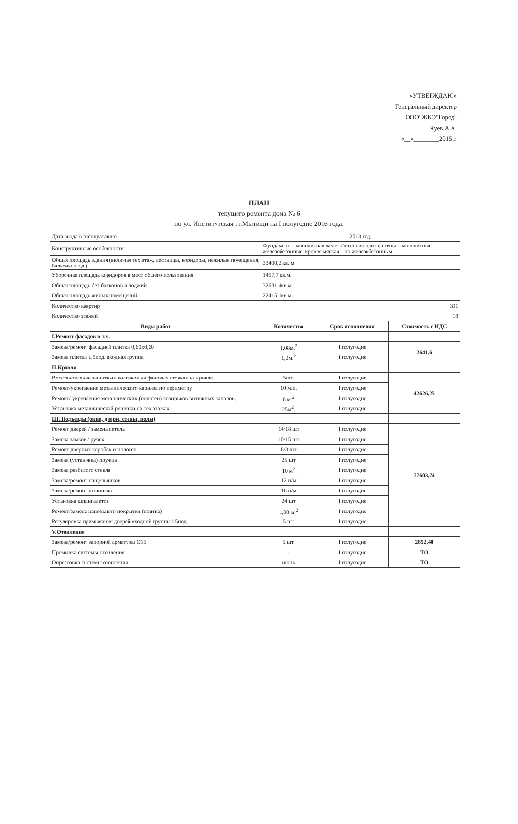«УТВЕРЖДАЮ»
Генеральный директор
ООО"ЖКО"Город"
_______ Чуев А.А.
«__»________2015 г.
ПЛАН
текущего ремонта дома № 6
по ул. Институтская , г.Мытищи на I полугодие 2016 года.
| Дата ввода в эксплуатацию | 2013 год. | | |
| Конструктивные особенности | Фундамент – монолитная железобетонная плита, стены – монолитные железобетонные, кровля мягкая – по железобетонным | | |
| Общая площадь здания (включая тех.этаж, лестницы, коридоры, нежилые помещения, балконы и.т.д.) | 33400,2 кв. м | | |
| Уборочная площадь коридоров и мест общего пользования | 1457,7 кв.м. | | |
| Общая площадь без балконов и лоджий | 32631,4кв.м. | | |
| Общая площадь жилых помещений | 22415,1кв м. | | |
| Количество кавртир | 391 | | |
| Количество этажей | 18 | | |
| Виды работ | Количество | Срок исполнения | Стоимость с НДС |
| I.Ремонт фасадов в т.ч. | | | |
| Замена/ремонт фасадной плитки 0,60x0,60 | 1,08м.<sup>2</sup> | I полугодие | 2641,6 |
| Замена плитки 1.5под. входная группа | 1,2м.<sup>2</sup> | I полугодие | |
| II.Кровля | | | |
| Восстановление защитных колпаков на фановых стояках на кровле. | 5шт. | I полугодие | 42626,25 |
| Ремонт/укрепление металлического карниза по периметру | 10 м.п. | I полугодие | |
| Ремонт/ укрепление металлических (полотен) козырьков вытяжных каналов. | 6 м.<sup>2</sup> | I полугодие | |
| Установка металлической решётки на тех.этажах | 25м<sup>2</sup>. | I полугодие | |
| III. Подъезды (окна, двери, стены, полы) | | | |
| Ремонт дверей / замена петель | 14/18 шт | I полугодие | 77603,74 |
| Замена замков / ручек | 10/15 шт | I полугодие | |
| Ремонт дверных коробок и полотен | 6/3 шт | I полугодие | |
| Замена (установка) пружин | 25 шт | I полугодие | |
| Замена разбитого стекла | 10 м<sup>2</sup> | I полугодие | |
| Замена/ремонт нащельников | 12 п/м | I полугодие | |
| Замена/ремонт штапиков | 16 п/м | I полугодие | |
| Установка шпингалетов | 24 шт | I полугодие | |
| Ремонт/замена напольного покрытия (плитка) | 1,08 м.<sup>2</sup> | I полугодие | |
| Регулировка примыкания дверей входной группы1-5под. | 5 шт | I полугодие | |
| V.Отопление | | | |
| Замена/ремонт запорной арматуры Ø15 | 5 шт. | I полугодие | 2852,48 |
| Промывка системы отопления | - | I полугодие | ТО |
| Опрессовка системы отопления | июнь | I полугодие | ТО |